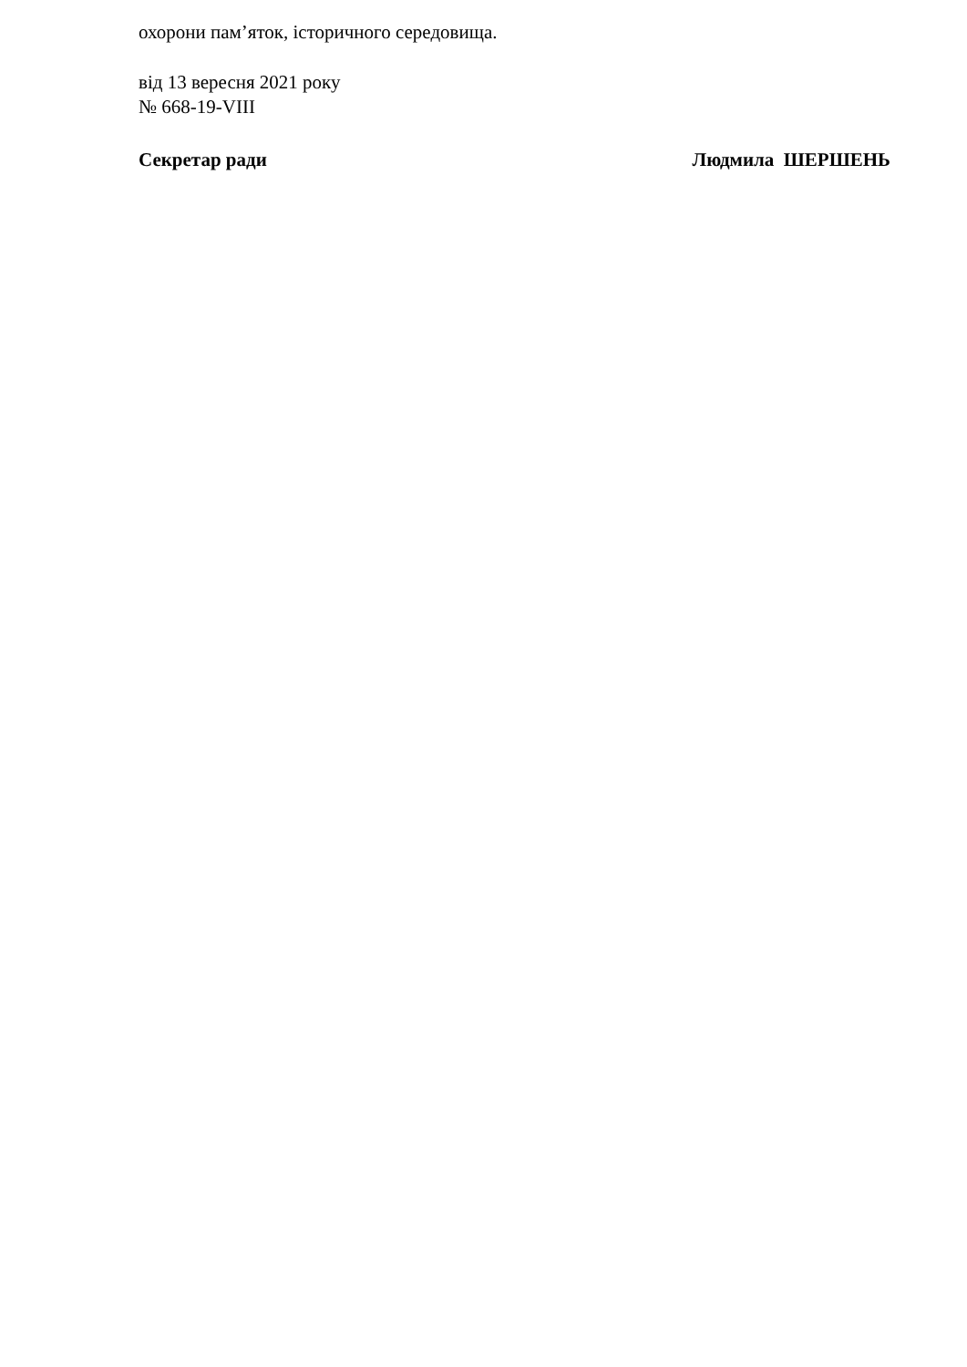охорони пам’яток, історичного середовища.
від 13 вересня 2021 року
№ 668-19-VIII
Секретар ради Людмила ШЕРШЕНЬ